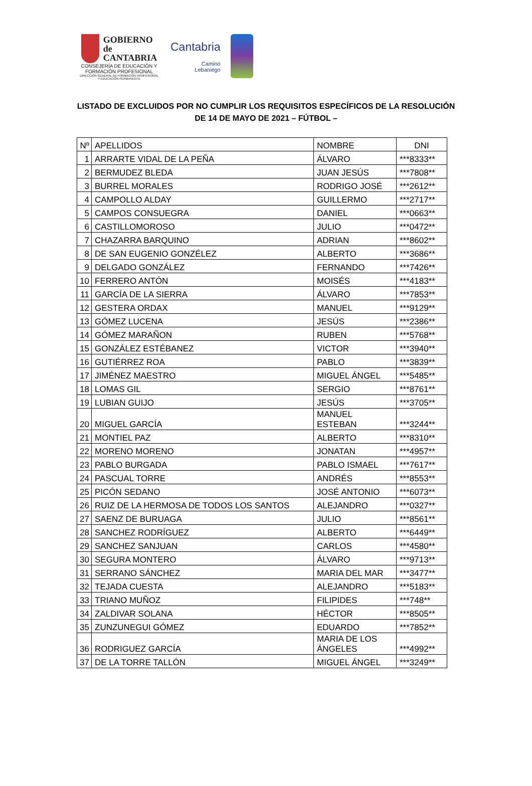GOBIERNO
de
CANTABRIA
CONSEJERÍA DE EDUCACIÓN Y
FORMACIÓN PROFESIONAL
DIRECCIÓN GENERAL DE FORMACIÓN PROFESIONAL
Y EDUCACIÓN PERMANENTE
Cantabria
Camino
Lebaniego
LISTADO DE EXCLUIDOS POR NO CUMPLIR LOS REQUISITOS ESPECÍFICOS DE LA RESOLUCIÓN
DE 14 DE MAYO DE 2021 – FÚTBOL –
| Nº | APELLIDOS | NOMBRE | DNI |
| 1 | ARRARTE VIDAL DE LA PEÑA | ÁLVARO | ***8333** |
| 2 | BERMUDEZ BLEDA | JUAN JESÚS | ***7808** |
| 3 | BURREL MORALES | RODRIGO JOSÉ | ***2612** |
| 4 | CAMPOLLO ALDAY | GUILLERMO | ***2717** |
| 5 | CAMPOS CONSUEGRA | DANIEL | ***0663** |
| 6 | CASTILLOMOROSO | JULIO | ***0472** |
| 7 | CHAZARRA BARQUINO | ADRIAN | ***8602** |
| 8 | DE SAN EUGENIO GONZÉLEZ | ALBERTO | ***3686** |
| 9 | DELGADO GONZÁLEZ | FERNANDO | ***7426** |
| 10 | FERRERO ANTÓN | MOISÉS | ***4183** |
| 11 | GARCÍA DE LA SIERRA | ÁLVARO | ***7853** |
| 12 | GESTERA ORDAX | MANUEL | ***9129** |
| 13 | GÓMEZ LUCENA | JESÚS | ***2386** |
| 14 | GÓMEZ MARAÑON | RUBEN | ***5768** |
| 15 | GONZÁLEZ ESTÉBANEZ | VICTOR | ***3940** |
| 16 | GUTIÉRREZ ROA | PABLO | ***3839** |
| 17 | JIMÉNEZ MAESTRO | MIGUEL ÁNGEL | ***5485** |
| 18 | LOMAS GIL | SERGIO | ***8761** |
| 19 | LUBIAN GUIJO | JESÚS | ***3705** |
| 20 | MIGUEL GARCÍA | MANUEL ESTEBAN | ***3244** |
| 21 | MONTIEL PAZ | ALBERTO | ***8310** |
| 22 | MORENO MORENO | JONATAN | ***4957** |
| 23 | PABLO BURGADA | PABLO ISMAEL | ***7617** |
| 24 | PASCUAL TORRE | ANDRÉS | ***8553** |
| 25 | PICÓN SEDANO | JOSÉ ANTONIO | ***6073** |
| 26 | RUIZ DE LA HERMOSA DE TODOS LOS SANTOS | ALEJANDRO | ***0327** |
| 27 | SAENZ DE BURUAGA | JULIO | ***8561** |
| 28 | SANCHEZ RODRÍGUEZ | ALBERTO | ***6449** |
| 29 | SANCHEZ SANJUAN | CARLOS | ***4580** |
| 30 | SEGURA MONTERO | ÁLVARO | ***9713** |
| 31 | SERRANO SÁNCHEZ | MARIA DEL MAR | ***3477** |
| 32 | TEJADA CUESTA | ALEJANDRO | ***5183** |
| 33 | TRIANO MUÑOZ | FILIPIDES | ***748** |
| 34 | ZALDIVAR SOLANA | HÉCTOR | ***8505** |
| 35 | ZUNZUNEGUI GÓMEZ | EDUARDO | ***7852** |
| 36 | RODRIGUEZ GARCÍA | MARIA DE LOS ÁNGELES | ***4992** |
| 37 | DE LA TORRE TALLÓN | MIGUEL ÁNGEL | ***3249** |